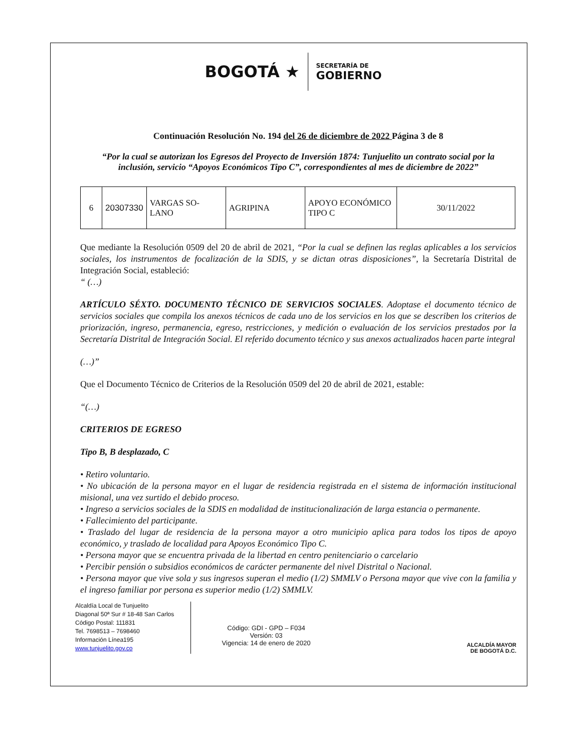BOGOTÁ ★
SECRETARÍA DE
GOBIERNO
Continuación Resolución No. 194 del 26 de diciembre de 2022 Página 3 de 8
“Por la cual se autorizan los Egresos del Proyecto de Inversión 1874: Tunjuelito un contrato social por la inclusión, servicio “Apoyos Económicos Tipo C”, correspondientes al mes de diciembre de 2022”
| 6 | 20307330 | VARGAS SO-LANO | AGRIPINA | APOYO ECONÓMICO TIPO C | 30/11/2022 |
Que mediante la Resolución 0509 del 20 de abril de 2021, “Por la cual se definen las reglas aplicables a los servicios sociales, los instrumentos de focalización de la SDIS, y se dictan otras disposiciones”, la Secretaría Distrital de Integración Social, estableció:
“ (…)
ARTÍCULO SÉXTO. DOCUMENTO TÉCNICO DE SERVICIOS SOCIALES. Adoptase el documento técnico de servicios sociales que compila los anexos técnicos de cada uno de los servicios en los que se describen los criterios de priorización, ingreso, permanencia, egreso, restricciones, y medición o evaluación de los servicios prestados por la Secretaría Distrital de Integración Social. El referido documento técnico y sus anexos actualizados hacen parte integral
(…)”
Que el Documento Técnico de Criterios de la Resolución 0509 del 20 de abril de 2021, estable:
“(…)
CRITERIOS DE EGRESO
Tipo B, B desplazado, C
• Retiro voluntario.
• No ubicación de la persona mayor en el lugar de residencia registrada en el sistema de información institucional misional, una vez surtido el debido proceso.
• Ingreso a servicios sociales de la SDIS en modalidad de institucionalización de larga estancia o permanente.
• Fallecimiento del participante.
• Traslado del lugar de residencia de la persona mayor a otro municipio aplica para todos los tipos de apoyo económico, y traslado de localidad para Apoyos Económico Tipo C.
• Persona mayor que se encuentra privada de la libertad en centro penitenciario o carcelario
• Percibir pensión o subsidios económicos de carácter permanente del nivel Distrital o Nacional.
• Persona mayor que vive sola y sus ingresos superan el medio (1/2) SMMLV o Persona mayor que vive con la familia y el ingreso familiar por persona es superior medio (1/2) SMMLV.
Alcaldía Local de Tunjuelito
Diagonal 50ª Sur # 18-48 San Carlos
Código Postal: 111831
Tel. 7698513 – 7698460
Información Línea195
www.tunjuelito.gov.co
Código: GDI - GPD – F034
Versión: 03
Vigencia: 14 de enero de 2020
ALCALDÍA MAYOR
DE BOGOTÁ D.C.